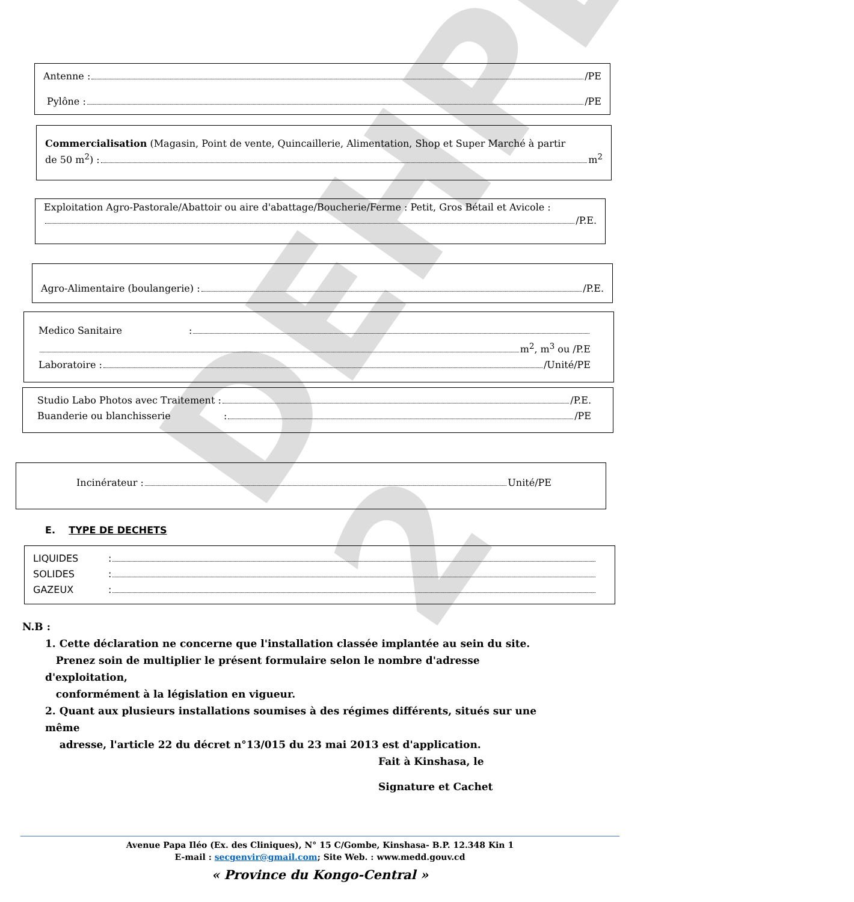DEHPE 2
Antenne : /PE
Pylône : /PE
Commercialisation (Magasin, Point de vente, Quincaillerie, Alimentation, Shop et Super Marché à partir
de 50 m<sup>2</sup>) : m<sup>2</sup>
Exploitation Agro-Pastorale/Abattoir ou aire d'abattage/Boucherie/Ferme : Petit, Gros Bétail et Avicole :
/P.E.
Agro-Alimentaire (boulangerie) : /P.E.
Medico Sanitaire:
m<sup>2</sup>, m<sup>3</sup> ou /P.E
Laboratoire : /Unité/PE
Studio Labo Photos avec Traitement : /P.E.
Buanderie ou blanchisserie: /PE
Incinérateur : Unité/PE
E. TYPE DE DECHETS
LIQUIDES:
SOLIDES:
GAZEUX:
N.B :
1. Cette déclaration ne concerne que l'installation classée implantée au sein du site.
Prenez soin de multiplier le présent formulaire selon le nombre d'adresse d'exploitation,
conformément à la législation en vigueur.
2. Quant aux plusieurs installations soumises à des régimes différents, situés sur une même
adresse, l'article 22 du décret n°13/015 du 23 mai 2013 est d'application.
Fait à Kinshasa, le
Signature et Cachet
Avenue Papa Iléo (Ex. des Cliniques), N° 15 C/Gombe, Kinshasa- B.P. 12.348 Kin 1
E-mail : secgenvir@gmail.com; Site Web. : www.medd.gouv.cd
« Province du Kongo-Central »